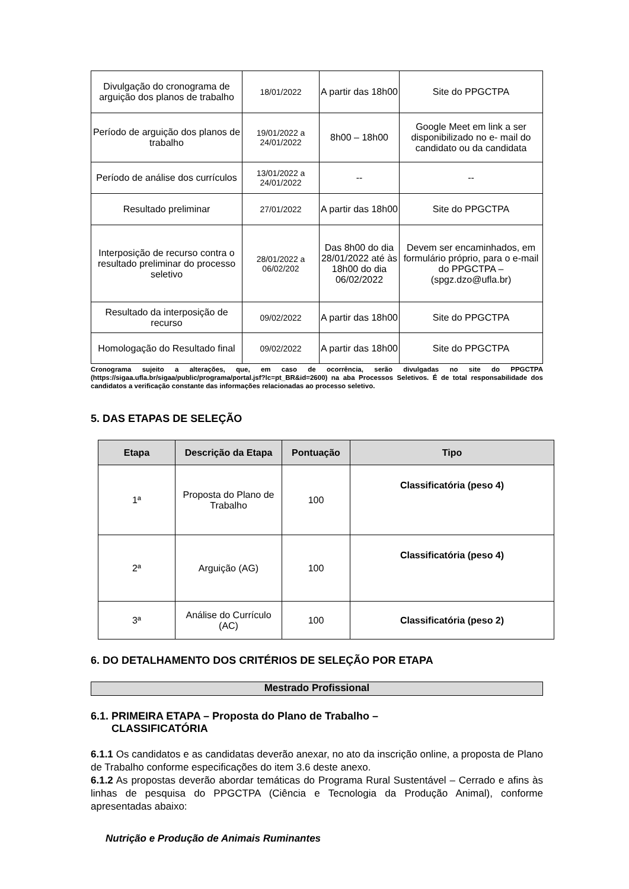| Divulgação do cronograma de arguição dos planos de trabalho | 18/01/2022 | A partir das 18h00 | Site do PPGCTPA |
| Período de arguição dos planos de trabalho | 19/01/2022 a 24/01/2022 | 8h00 – 18h00 | Google Meet em link a ser disponibilizado no e- mail do candidato ou da candidata |
| Período de análise dos currículos | 13/01/2022 a 24/01/2022 | -- | -- |
| Resultado preliminar | 27/01/2022 | A partir das 18h00 | Site do PPGCTPA |
| Interposição de recurso contra o resultado preliminar do processo seletivo | 28/01/2022 a 06/02/202 | Das 8h00 do dia 28/01/2022 até às 18h00 do dia 06/02/2022 | Devem ser encaminhados, em formulário próprio, para o e-mail do PPGCTPA – (spgz.dzo@ufla.br) |
| Resultado da interposição de recurso | 09/02/2022 | A partir das 18h00 | Site do PPGCTPA |
| Homologação do Resultado final | 09/02/2022 | A partir das 18h00 | Site do PPGCTPA |
Cronograma sujeito a alterações, que, em caso de ocorrência, serão divulgadas no site do PPGCTPA (https://sigaa.ufla.br/sigaa/public/programa/portal.jsf?lc=pt_BR&id=2600) na aba Processos Seletivos. É de total responsabilidade dos candidatos a verificação constante das informações relacionadas ao processo seletivo.
5. DAS ETAPAS DE SELEÇÃO
| Etapa | Descrição da Etapa | Pontuação | Tipo |
| --- | --- | --- | --- |
| 1ª | Proposta do Plano de Trabalho | 100 | Classificatória (peso 4) |
| 2ª | Arguição (AG) | 100 | Classificatória (peso 4) |
| 3ª | Análise do Currículo (AC) | 100 | Classificatória (peso 2) |
6. DO DETALHAMENTO DOS CRITÉRIOS DE SELEÇÃO POR ETAPA
Mestrado Profissional
6.1. PRIMEIRA ETAPA – Proposta do Plano de Trabalho –
CLASSIFICATÓRIA
6.1.1 Os candidatos e as candidatas deverão anexar, no ato da inscrição online, a proposta de Plano de Trabalho conforme especificações do item 3.6 deste anexo.
6.1.2 As propostas deverão abordar temáticas do Programa Rural Sustentável – Cerrado e afins às linhas de pesquisa do PPGCTPA (Ciência e Tecnologia da Produção Animal), conforme apresentadas abaixo:
Nutrição e Produção de Animais Ruminantes